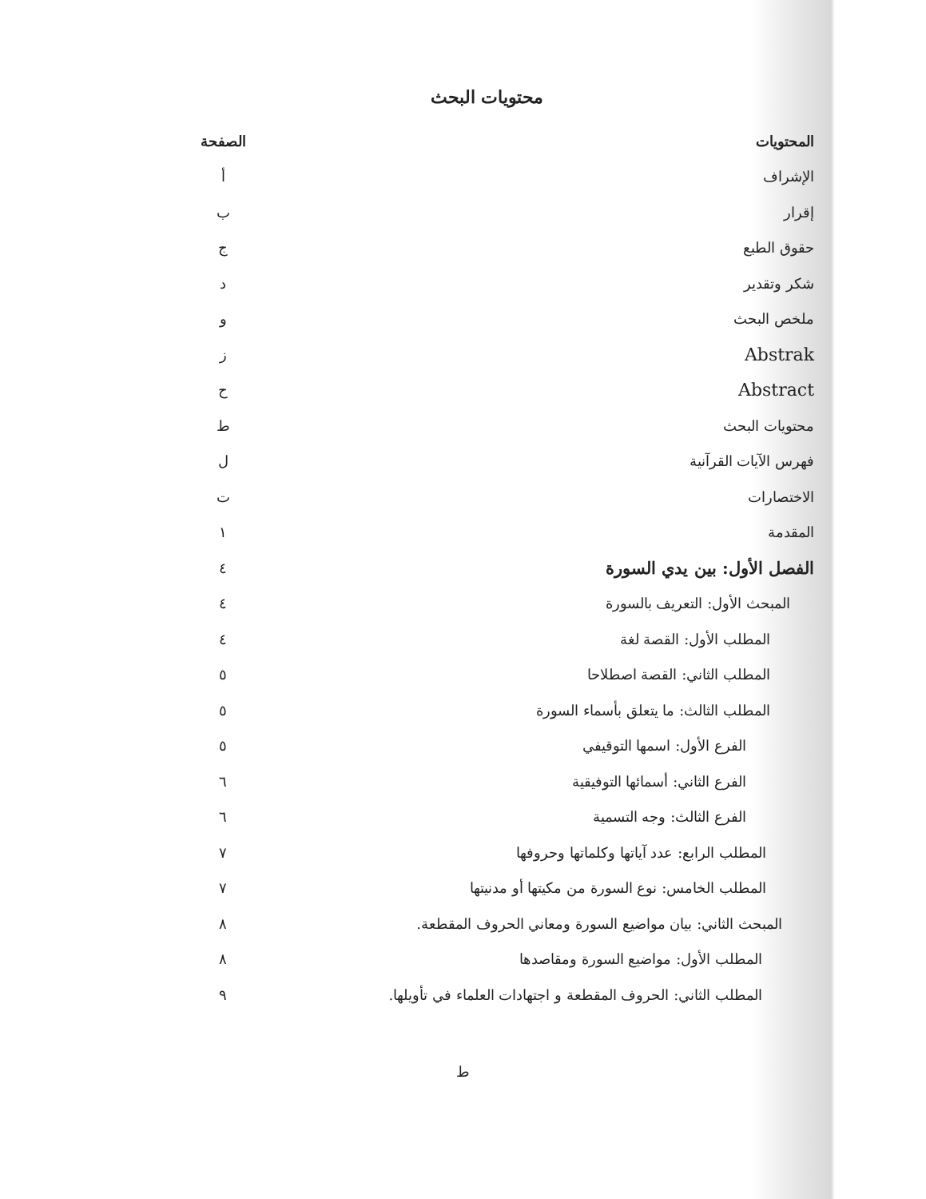محتويات البحث
| المحتويات | الصفحة |
| --- | --- |
| الإشراف | أ |
| إقرار | ب |
| حقوق الطبع | ج |
| شكر وتقدير | د |
| ملخص البحث | و |
| Abstrak | ز |
| Abstract | ح |
| محتويات البحث | ط |
| فهرس الآيات القرآنية | ل |
| الاختصارات | ت |
| المقدمة | ١ |
| الفصل الأول: بين يدي السورة | ٤ |
| المبحث الأول: التعريف بالسورة | ٤ |
| المطلب الأول: القصة لغة | ٤ |
| المطلب الثاني: القصة اصطلاحا | ٥ |
| المطلب الثالث: ما يتعلق بأسماء السورة | ٥ |
| الفرع الأول: اسمها التوقيفي | ٥ |
| الفرع الثاني: أسمائها التوفيقية | ٦ |
| الفرع الثالث: وجه التسمية | ٦ |
| المطلب الرابع: عدد آياتها وكلماتها وحروفها | ٧ |
| المطلب الخامس: نوع السورة من مكيتها أو مدنيتها | ٧ |
| المبحث الثاني: بيان مواضيع السورة ومعاني الحروف المقطعة. | ٨ |
| المطلب الأول: مواضيع السورة ومقاصدها | ٨ |
| المطلب الثاني: الحروف المقطعة و اجتهادات العلماء في تأويلها. | ٩ |
ط